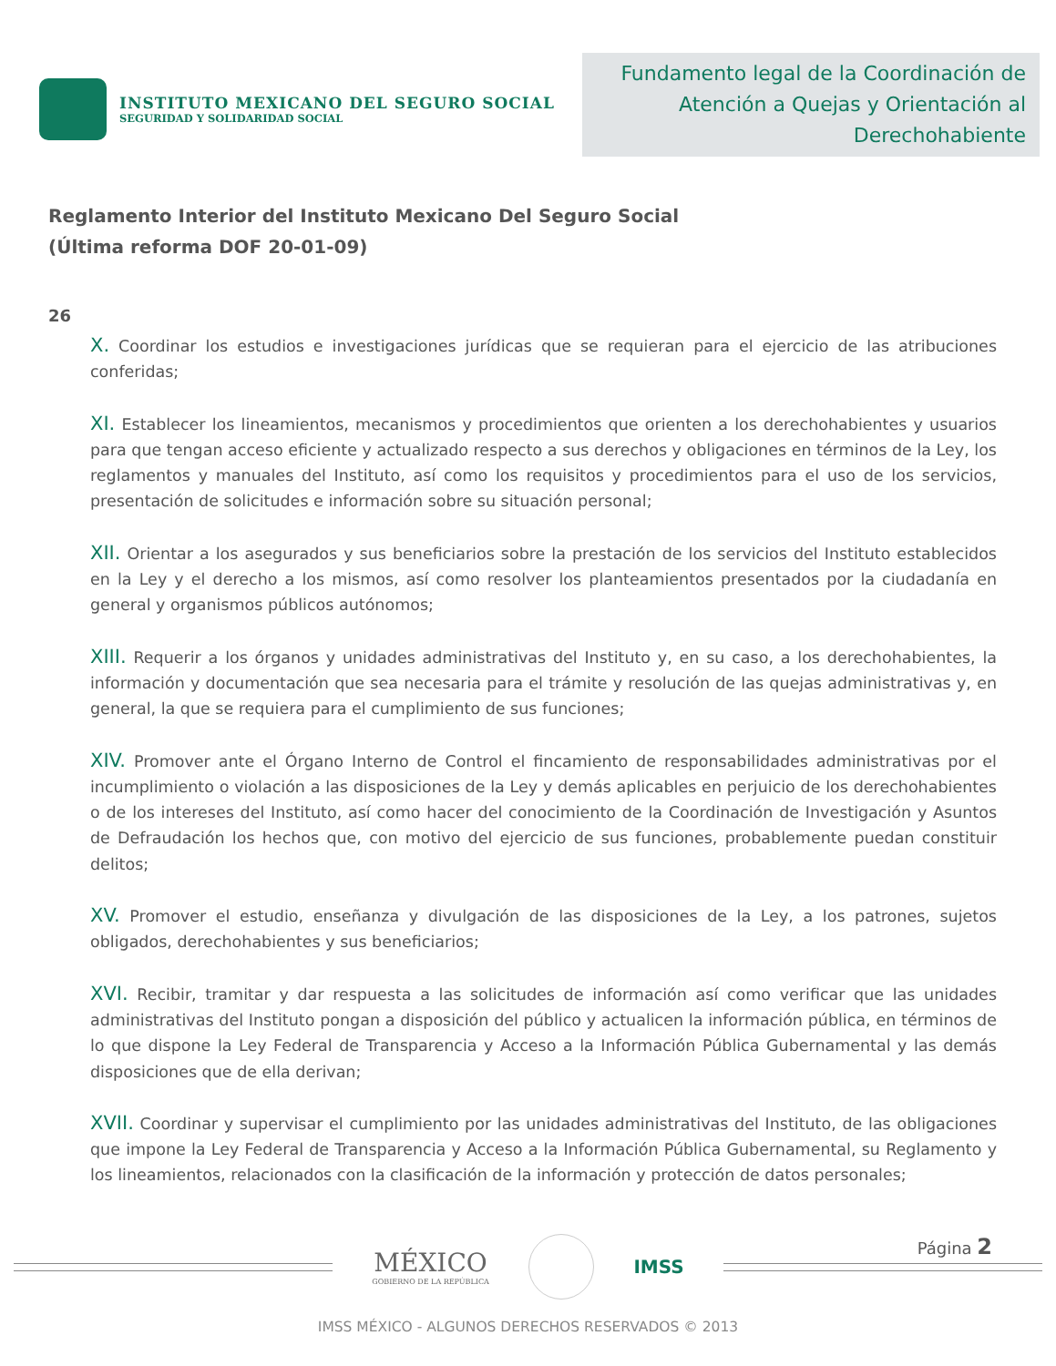INSTITUTO MEXICANO DEL SEGURO SOCIAL
SEGURIDAD Y SOLIDARIDAD SOCIAL
Fundamento legal de la Coordinación de Atención a Quejas y Orientación al Derechohabiente
Reglamento Interior del Instituto Mexicano Del Seguro Social
(Última reforma DOF 20-01-09)
26
X. Coordinar los estudios e investigaciones jurídicas que se requieran para el ejercicio de las atribuciones conferidas;
XI. Establecer los lineamientos, mecanismos y procedimientos que orienten a los derechohabientes y usuarios para que tengan acceso eficiente y actualizado respecto a sus derechos y obligaciones en términos de la Ley, los reglamentos y manuales del Instituto, así como los requisitos y procedimientos para el uso de los servicios, presentación de solicitudes e información sobre su situación personal;
XII. Orientar a los asegurados y sus beneficiarios sobre la prestación de los servicios del Instituto establecidos en la Ley y el derecho a los mismos, así como resolver los planteamientos presentados por la ciudadanía en general y organismos públicos autónomos;
XIII. Requerir a los órganos y unidades administrativas del Instituto y, en su caso, a los derechohabientes, la información y documentación que sea necesaria para el trámite y resolución de las quejas administrativas y, en general, la que se requiera para el cumplimiento de sus funciones;
XIV. Promover ante el Órgano Interno de Control el fincamiento de responsabilidades administrativas por el incumplimiento o violación a las disposiciones de la Ley y demás aplicables en perjuicio de los derechohabientes o de los intereses del Instituto, así como hacer del conocimiento de la Coordinación de Investigación y Asuntos de Defraudación los hechos que, con motivo del ejercicio de sus funciones, probablemente puedan constituir delitos;
XV. Promover el estudio, enseñanza y divulgación de las disposiciones de la Ley, a los patrones, sujetos obligados, derechohabientes y sus beneficiarios;
XVI. Recibir, tramitar y dar respuesta a las solicitudes de información así como verificar que las unidades administrativas del Instituto pongan a disposición del público y actualicen la información pública, en términos de lo que dispone la Ley Federal de Transparencia y Acceso a la Información Pública Gubernamental y las demás disposiciones que de ella derivan;
XVII. Coordinar y supervisar el cumplimiento por las unidades administrativas del Instituto, de las obligaciones que impone la Ley Federal de Transparencia y Acceso a la Información Pública Gubernamental, su Reglamento y los lineamientos, relacionados con la clasificación de la información y protección de datos personales;
MÉXICO
GOBIERNO DE LA REPÚBLICA
IMSS
Página 2
IMSS MÉXICO - ALGUNOS DERECHOS RESERVADOS © 2013